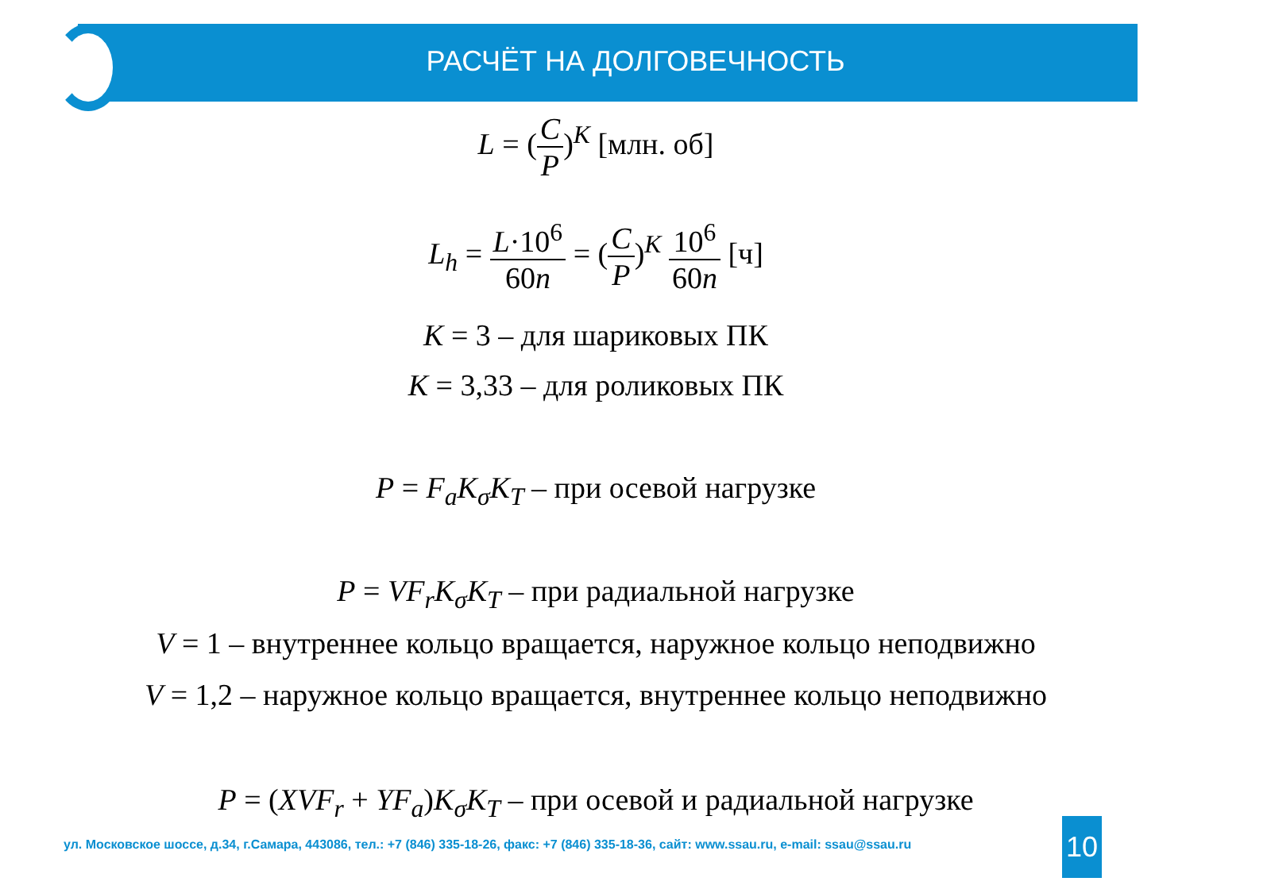РАСЧЁТ НА ДОЛГОВЕЧНОСТЬ
L = (C P)<sup>K</sup> [млн. об]
L<sub>h</sub> = L·10<sup>6</sup> 60n = (C P)<sup>K</sup> 10<sup>6</sup> 60n [ч]
K = 3 – для шариковых ПК
K = 3,33 – для роликовых ПК
P = F<sub>a</sub>K<sub>σ</sub>K<sub>T</sub> – при осевой нагрузке
P = VF<sub>r</sub>K<sub>σ</sub>K<sub>T</sub> – при радиальной нагрузке
V = 1 – внутреннее кольцо вращается, наружное кольцо неподвижно
V = 1,2 – наружное кольцо вращается, внутреннее кольцо неподвижно
P = (XVF<sub>r</sub> + YF<sub>a</sub>)K<sub>σ</sub>K<sub>T</sub> – при осевой и радиальной нагрузке
ул. Московское шоссе, д.34, г.Самара, 443086, тел.: +7 (846) 335-18-26, факс: +7 (846) 335-18-36, сайт: www.ssau.ru, e-mail: ssau@ssau.ru
10